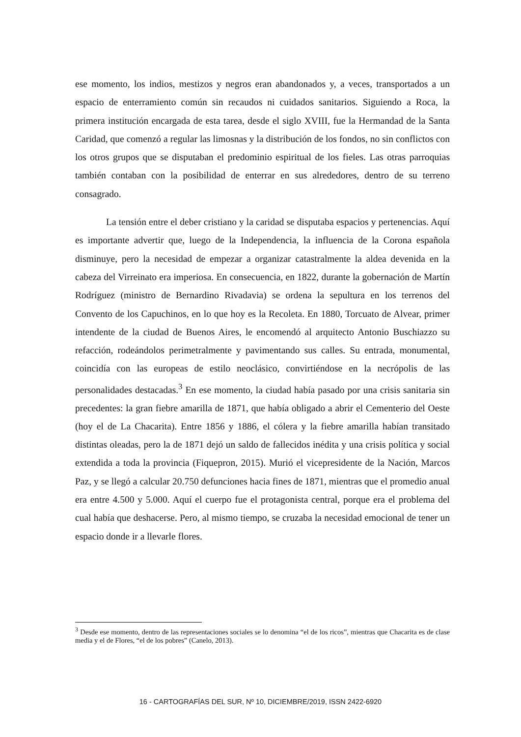ese momento, los indios, mestizos y negros eran abandonados y, a veces, transportados a un espacio de enterramiento común sin recaudos ni cuidados sanitarios. Siguiendo a Roca, la primera institución encargada de esta tarea, desde el siglo XVIII, fue la Hermandad de la Santa Caridad, que comenzó a regular las limosnas y la distribución de los fondos, no sin conflictos con los otros grupos que se disputaban el predominio espiritual de los fieles. Las otras parroquias también contaban con la posibilidad de enterrar en sus alrededores, dentro de su terreno consagrado.
La tensión entre el deber cristiano y la caridad se disputaba espacios y pertenencias. Aquí es importante advertir que, luego de la Independencia, la influencia de la Corona española disminuye, pero la necesidad de empezar a organizar catastralmente la aldea devenida en la cabeza del Virreinato era imperiosa. En consecuencia, en 1822, durante la gobernación de Martín Rodríguez (ministro de Bernardino Rivadavia) se ordena la sepultura en los terrenos del Convento de los Capuchinos, en lo que hoy es la Recoleta. En 1880, Torcuato de Alvear, primer intendente de la ciudad de Buenos Aires, le encomendó al arquitecto Antonio Buschiazzo su refacción, rodeándolos perimetralmente y pavimentando sus calles. Su entrada, monumental, coincidía con las europeas de estilo neoclásico, convirtiéndose en la necrópolis de las personalidades destacadas.<sup>3</sup> En ese momento, la ciudad había pasado por una crisis sanitaria sin precedentes: la gran fiebre amarilla de 1871, que había obligado a abrir el Cementerio del Oeste (hoy el de La Chacarita). Entre 1856 y 1886, el cólera y la fiebre amarilla habían transitado distintas oleadas, pero la de 1871 dejó un saldo de fallecidos inédita y una crisis política y social extendida a toda la provincia (Fiquepron, 2015). Murió el vicepresidente de la Nación, Marcos Paz, y se llegó a calcular 20.750 defunciones hacia fines de 1871, mientras que el promedio anual era entre 4.500 y 5.000. Aquí el cuerpo fue el protagonista central, porque era el problema del cual había que deshacerse. Pero, al mismo tiempo, se cruzaba la necesidad emocional de tener un espacio donde ir a llevarle flores.
<sup>3</sup> Desde ese momento, dentro de las representaciones sociales se lo denomina “el de los ricos”, mientras que Chacarita es de clase media y el de Flores, “el de los pobres” (Canelo, 2013).
16 - CARTOGRAFÍAS DEL SUR, Nº 10, DICIEMBRE/2019, ISSN 2422-6920